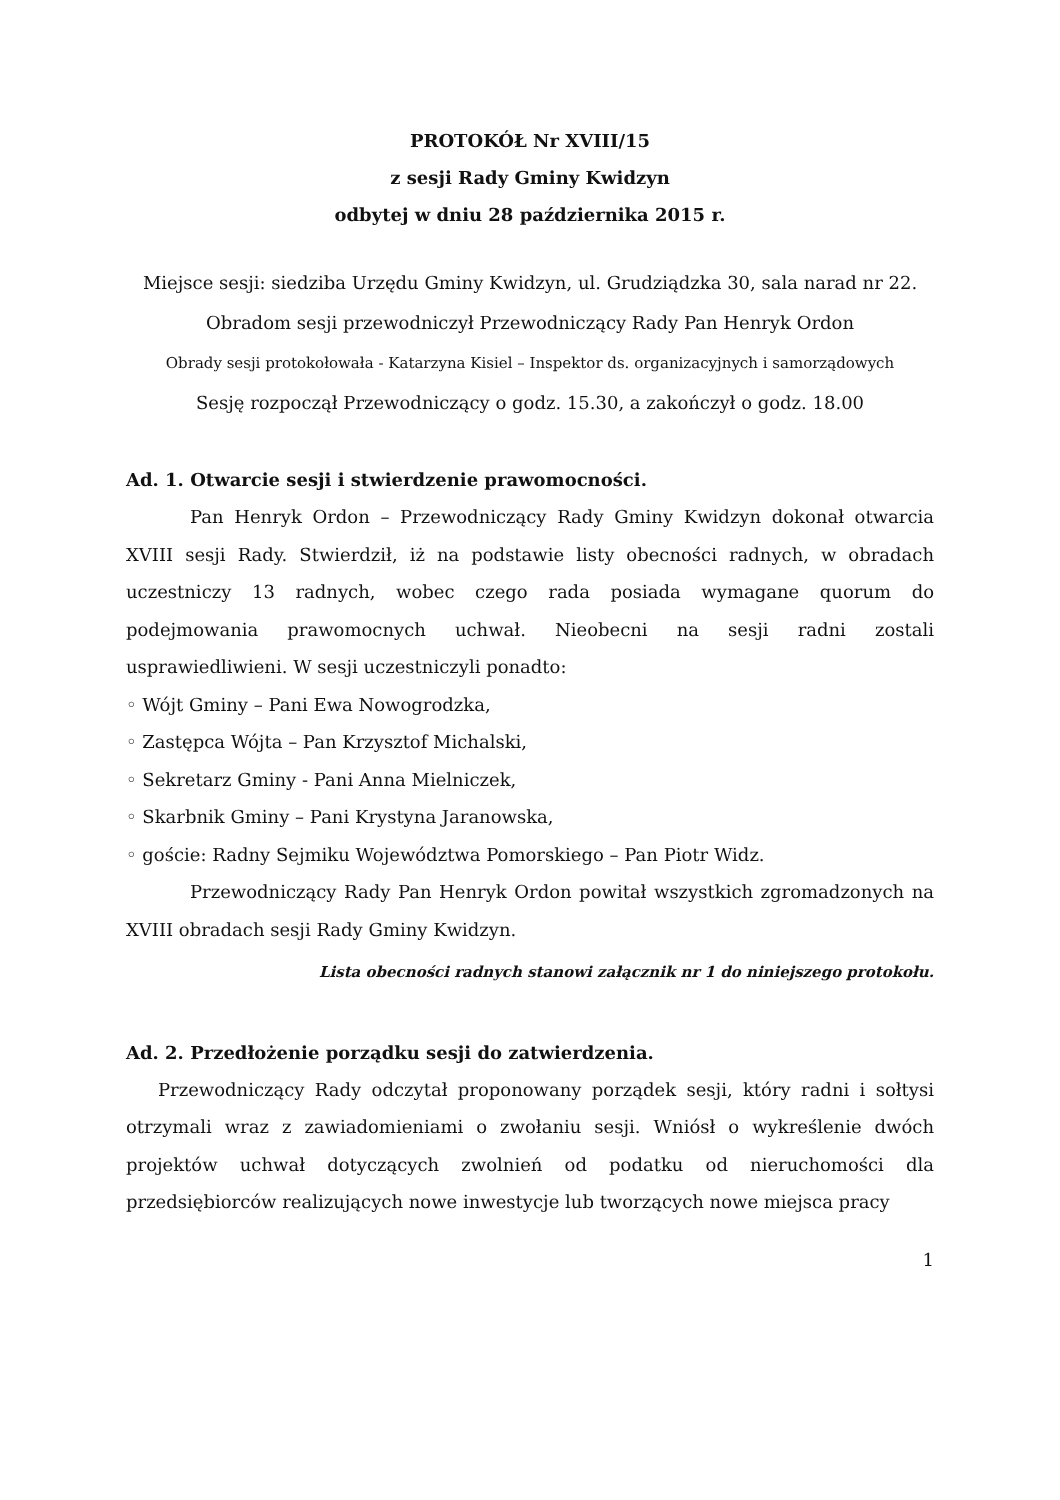PROTOKÓŁ Nr XVIII/15
z sesji Rady Gminy Kwidzyn
odbytej w dniu 28 października 2015 r.
Miejsce sesji: siedziba Urzędu Gminy Kwidzyn, ul. Grudziądzka 30, sala narad nr 22.
Obradom sesji przewodniczył Przewodniczący Rady Pan Henryk Ordon
Obrady sesji protokołowała - Katarzyna Kisiel – Inspektor ds. organizacyjnych i samorządowych
Sesję rozpoczął Przewodniczący o godz. 15.30, a zakończył o godz. 18.00
Ad. 1. Otwarcie sesji i stwierdzenie prawomocności.
Pan Henryk Ordon – Przewodniczący Rady Gminy Kwidzyn dokonał otwarcia XVIII sesji Rady. Stwierdził, iż na podstawie listy obecności radnych, w obradach uczestniczy 13 radnych, wobec czego rada posiada wymagane quorum do podejmowania prawomocnych uchwał. Nieobecni na sesji radni zostali usprawiedliwieni. W sesji uczestniczyli ponadto:
◦ Wójt Gminy – Pani Ewa Nowogrodzka,
◦ Zastępca Wójta – Pan Krzysztof Michalski,
◦ Sekretarz Gminy - Pani Anna Mielniczek,
◦ Skarbnik Gminy – Pani Krystyna Jaranowska,
◦ goście: Radny Sejmiku Województwa Pomorskiego – Pan Piotr Widz.
Przewodniczący Rady Pan Henryk Ordon powitał wszystkich zgromadzonych na XVIII obradach sesji Rady Gminy Kwidzyn.
Lista obecności radnych stanowi załącznik nr 1 do niniejszego protokołu.
Ad. 2. Przedłożenie porządku sesji do zatwierdzenia.
Przewodniczący Rady odczytał proponowany porządek sesji, który radni i sołtysi otrzymali wraz z zawiadomieniami o zwołaniu sesji. Wniósł o wykreślenie dwóch projektów uchwał dotyczących zwolnień od podatku od nieruchomości dla przedsiębiorców realizujących nowe inwestycje lub tworzących nowe miejsca pracy
1